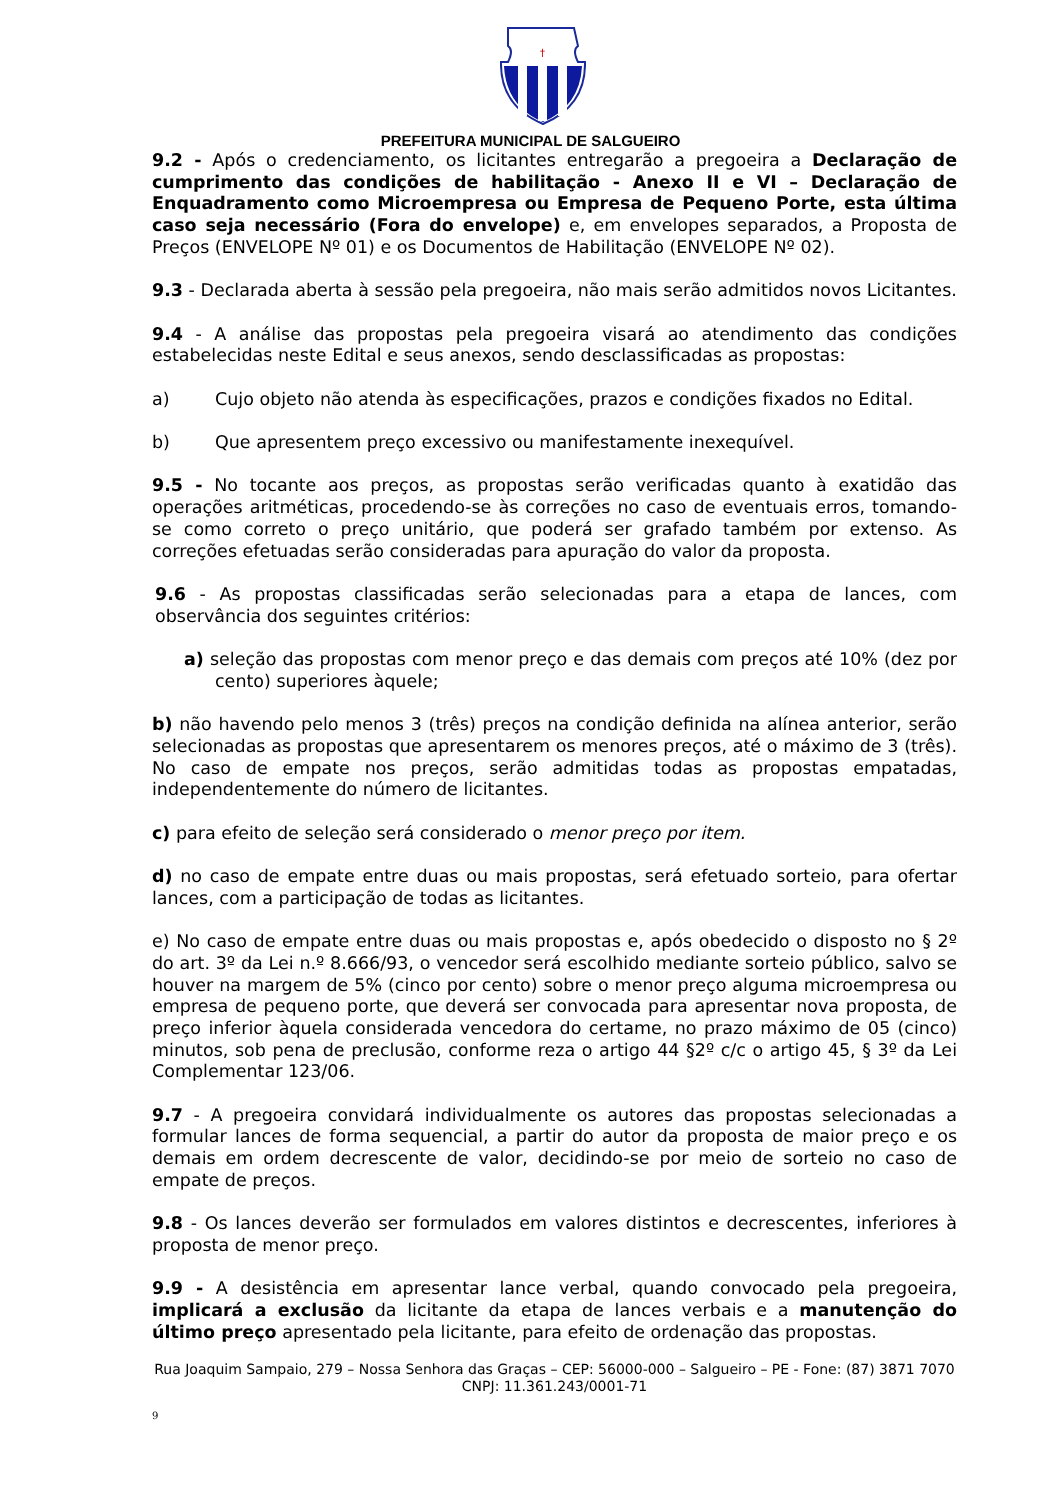†
PREFEITURA MUNICIPAL DE SALGUEIRO
9.2 - Após o credenciamento, os licitantes entregarão a pregoeira a Declaração de cumprimento das condições de habilitação - Anexo II e VI – Declaração de Enquadramento como Microempresa ou Empresa de Pequeno Porte, esta última caso seja necessário (Fora do envelope) e, em envelopes separados, a Proposta de Preços (ENVELOPE Nº 01) e os Documentos de Habilitação (ENVELOPE Nº 02).
9.3 - Declarada aberta à sessão pela pregoeira, não mais serão admitidos novos Licitantes.
9.4 - A análise das propostas pela pregoeira visará ao atendimento das condições estabelecidas neste Edital e seus anexos, sendo desclassificadas as propostas:
a) Cujo objeto não atenda às especificações, prazos e condições fixados no Edital.
b) Que apresentem preço excessivo ou manifestamente inexequível.
9.5 - No tocante aos preços, as propostas serão verificadas quanto à exatidão das operações aritméticas, procedendo-se às correções no caso de eventuais erros, tomando-se como correto o preço unitário, que poderá ser grafado também por extenso. As correções efetuadas serão consideradas para apuração do valor da proposta.
9.6 - As propostas classificadas serão selecionadas para a etapa de lances, com observância dos seguintes critérios:
a) seleção das propostas com menor preço e das demais com preços até 10% (dez por cento) superiores àquele;
b) não havendo pelo menos 3 (três) preços na condição definida na alínea anterior, serão selecionadas as propostas que apresentarem os menores preços, até o máximo de 3 (três). No caso de empate nos preços, serão admitidas todas as propostas empatadas, independentemente do número de licitantes.
c) para efeito de seleção será considerado o menor preço por item.
d) no caso de empate entre duas ou mais propostas, será efetuado sorteio, para ofertar lances, com a participação de todas as licitantes.
e) No caso de empate entre duas ou mais propostas e, após obedecido o disposto no § 2º do art. 3º da Lei n.º 8.666/93, o vencedor será escolhido mediante sorteio público, salvo se houver na margem de 5% (cinco por cento) sobre o menor preço alguma microempresa ou empresa de pequeno porte, que deverá ser convocada para apresentar nova proposta, de preço inferior àquela considerada vencedora do certame, no prazo máximo de 05 (cinco) minutos, sob pena de preclusão, conforme reza o artigo 44 §2º c/c o artigo 45, § 3º da Lei Complementar 123/06.
9.7 - A pregoeira convidará individualmente os autores das propostas selecionadas a formular lances de forma sequencial, a partir do autor da proposta de maior preço e os demais em ordem decrescente de valor, decidindo-se por meio de sorteio no caso de empate de preços.
9.8 - Os lances deverão ser formulados em valores distintos e decrescentes, inferiores à proposta de menor preço.
9.9 - A desistência em apresentar lance verbal, quando convocado pela pregoeira, implicará a exclusão da licitante da etapa de lances verbais e a manutenção do último preço apresentado pela licitante, para efeito de ordenação das propostas.
Rua Joaquim Sampaio, 279 – Nossa Senhora das Graças – CEP: 56000-000 – Salgueiro – PE - Fone: (87) 3871 7070
CNPJ: 11.361.243/0001-71
9